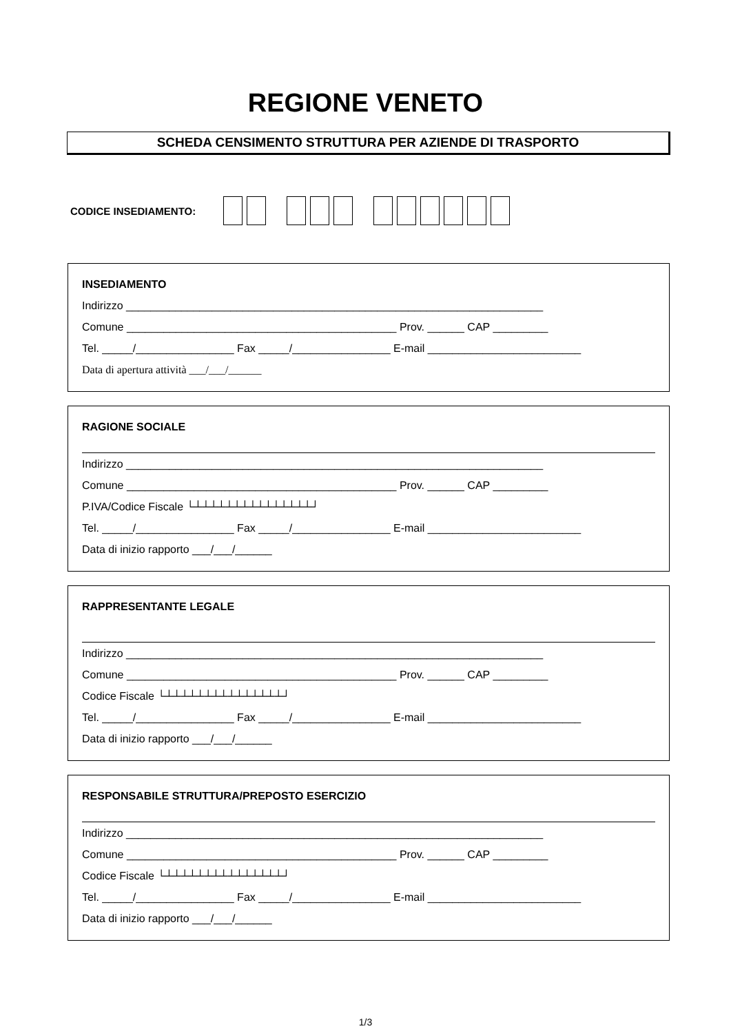REGIONE VENETO
SCHEDA CENSIMENTO STRUTTURA PER AZIENDE DI TRASPORTO
CODICE INSEDIAMENTO:
INSEDIAMENTO
Indirizzo ____________________________________________________________________
Comune ____________________________________________ Prov. ______ CAP _________
Tel. _____/________________ Fax _____/________________ E-mail _________________________
Data di apertura attività ___/___/______
RAGIONE SOCIALE
Indirizzo ____________________________________________________________________
Comune ____________________________________________ Prov. ______ CAP _________
P.IVA/Codice Fiscale └┴┴┴┴┴┴┴┴┴┴┴┴┴┴┴┘
Tel. _____/________________ Fax _____/________________ E-mail _________________________
Data di inizio rapporto ___/___/______
RAPPRESENTANTE LEGALE
Indirizzo ____________________________________________________________________
Comune ____________________________________________ Prov. ______ CAP _________
Codice Fiscale └┴┴┴┴┴┴┴┴┴┴┴┴┴┴┴┘
Tel. _____/________________ Fax _____/________________ E-mail _________________________
Data di inizio rapporto ___/___/______
RESPONSABILE STRUTTURA/PREPOSTO ESERCIZIO
Indirizzo ____________________________________________________________________
Comune ____________________________________________ Prov. ______ CAP _________
Codice Fiscale └┴┴┴┴┴┴┴┴┴┴┴┴┴┴┴┘
Tel. _____/________________ Fax _____/________________ E-mail _________________________
Data di inizio rapporto ___/___/______
1/3